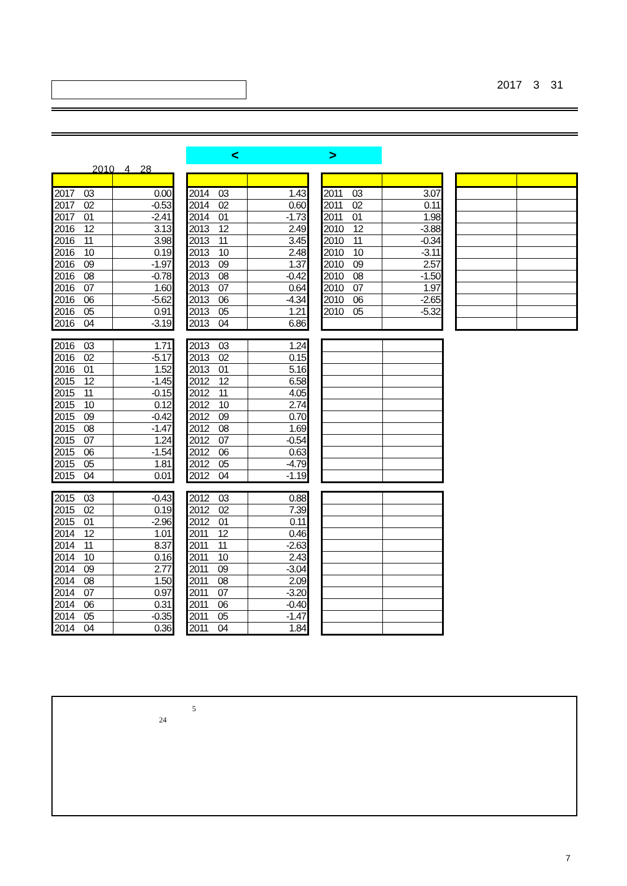2017　3　31
< >
2010　4　28
| 2017 03 | 0.00 |
| 2017 02 | -0.53 |
| 2017 01 | -2.41 |
| 2016 12 | 3.13 |
| 2016 11 | 3.98 |
| 2016 10 | 0.19 |
| 2016 09 | -1.97 |
| 2016 08 | -0.78 |
| 2016 07 | 1.60 |
| 2016 06 | -5.62 |
| 2016 05 | 0.91 |
| 2016 04 | -3.19 |
| 2014 03 | 1.43 |
| 2014 02 | 0.60 |
| 2014 01 | -1.73 |
| 2013 12 | 2.49 |
| 2013 11 | 3.45 |
| 2013 10 | 2.48 |
| 2013 09 | 1.37 |
| 2013 08 | -0.42 |
| 2013 07 | 0.64 |
| 2013 06 | -4.34 |
| 2013 05 | 1.21 |
| 2013 04 | 6.86 |
| 2011 03 | 3.07 |
| 2011 02 | 0.11 |
| 2011 01 | 1.98 |
| 2010 12 | -3.88 |
| 2010 11 | -0.34 |
| 2010 10 | -3.11 |
| 2010 09 | 2.57 |
| 2010 08 | -1.50 |
| 2010 07 | 1.97 |
| 2010 06 | -2.65 |
| 2010 05 | -5.32 |
| 2016 03 | 1.71 |
| 2016 02 | -5.17 |
| 2016 01 | 1.52 |
| 2015 12 | -1.45 |
| 2015 11 | -0.15 |
| 2015 10 | 0.12 |
| 2015 09 | -0.42 |
| 2015 08 | -1.47 |
| 2015 07 | 1.24 |
| 2015 06 | -1.54 |
| 2015 05 | 1.81 |
| 2015 04 | 0.01 |
| 2013 03 | 1.24 |
| 2013 02 | 0.15 |
| 2013 01 | 5.16 |
| 2012 12 | 6.58 |
| 2012 11 | 4.05 |
| 2012 10 | 2.74 |
| 2012 09 | 0.70 |
| 2012 08 | 1.69 |
| 2012 07 | -0.54 |
| 2012 06 | 0.63 |
| 2012 05 | -4.79 |
| 2012 04 | -1.19 |
| 2015 03 | -0.43 |
| 2015 02 | 0.19 |
| 2015 01 | -2.96 |
| 2014 12 | 1.01 |
| 2014 11 | 8.37 |
| 2014 10 | 0.16 |
| 2014 09 | 2.77 |
| 2014 08 | 1.50 |
| 2014 07 | 0.97 |
| 2014 06 | 0.31 |
| 2014 05 | -0.35 |
| 2014 04 | 0.36 |
| 2012 03 | 0.88 |
| 2012 02 | 7.39 |
| 2012 01 | 0.11 |
| 2011 12 | 0.46 |
| 2011 11 | -2.63 |
| 2011 10 | 2.43 |
| 2011 09 | -3.04 |
| 2011 08 | 2.09 |
| 2011 07 | -3.20 |
| 2011 06 | -0.40 |
| 2011 05 | -1.47 |
| 2011 04 | 1.84 |
5
24
7